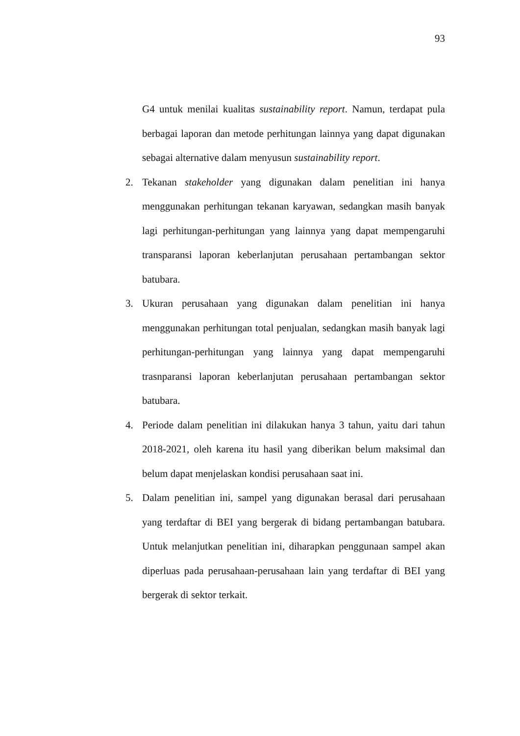93
G4 untuk menilai kualitas sustainability report. Namun, terdapat pula berbagai laporan dan metode perhitungan lainnya yang dapat digunakan sebagai alternative dalam menyusun sustainability report.
2. Tekanan stakeholder yang digunakan dalam penelitian ini hanya menggunakan perhitungan tekanan karyawan, sedangkan masih banyak lagi perhitungan-perhitungan yang lainnya yang dapat mempengaruhi transparansi laporan keberlanjutan perusahaan pertambangan sektor batubara.
3. Ukuran perusahaan yang digunakan dalam penelitian ini hanya menggunakan perhitungan total penjualan, sedangkan masih banyak lagi perhitungan-perhitungan yang lainnya yang dapat mempengaruhi trasnparansi laporan keberlanjutan perusahaan pertambangan sektor batubara.
4. Periode dalam penelitian ini dilakukan hanya 3 tahun, yaitu dari tahun 2018-2021, oleh karena itu hasil yang diberikan belum maksimal dan belum dapat menjelaskan kondisi perusahaan saat ini.
5. Dalam penelitian ini, sampel yang digunakan berasal dari perusahaan yang terdaftar di BEI yang bergerak di bidang pertambangan batubara. Untuk melanjutkan penelitian ini, diharapkan penggunaan sampel akan diperluas pada perusahaan-perusahaan lain yang terdaftar di BEI yang bergerak di sektor terkait.